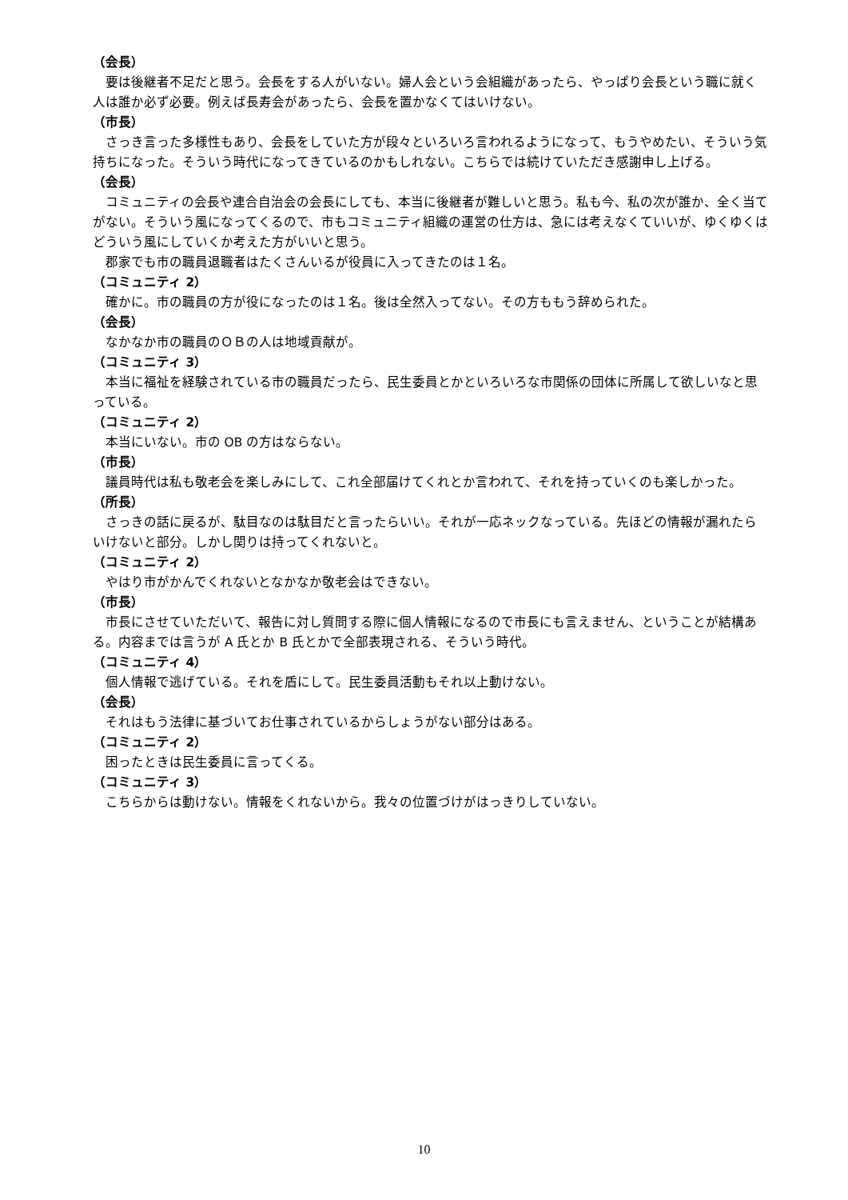（会長）
要は後継者不足だと思う。会長をする人がいない。婦人会という会組織があったら、やっぱり会長という職に就く人は誰か必ず必要。例えば長寿会があったら、会長を置かなくてはいけない。
（市長）
さっき言った多様性もあり、会長をしていた方が段々といろいろ言われるようになって、もうやめたい、そういう気持ちになった。そういう時代になってきているのかもしれない。こちらでは続けていただき感謝申し上げる。
（会長）
コミュニティの会長や連合自治会の会長にしても、本当に後継者が難しいと思う。私も今、私の次が誰か、全く当てがない。そういう風になってくるので、市もコミュニティ組織の運営の仕方は、急には考えなくていいが、ゆくゆくはどういう風にしていくか考えた方がいいと思う。
郡家でも市の職員退職者はたくさんいるが役員に入ってきたのは１名。
（コミュニティ 2）
確かに。市の職員の方が役になったのは１名。後は全然入ってない。その方ももう辞められた。
（会長）
なかなか市の職員のＯＢの人は地域貢献が。
（コミュニティ 3）
本当に福祉を経験されている市の職員だったら、民生委員とかといろいろな市関係の団体に所属して欲しいなと思っている。
（コミュニティ 2）
本当にいない。市の OB の方はならない。
（市長）
議員時代は私も敬老会を楽しみにして、これ全部届けてくれとか言われて、それを持っていくのも楽しかった。
（所長）
さっきの話に戻るが、駄目なのは駄目だと言ったらいい。それが一応ネックなっている。先ほどの情報が漏れたらいけないと部分。しかし関りは持ってくれないと。
（コミュニティ 2）
やはり市がかんでくれないとなかなか敬老会はできない。
（市長）
市長にさせていただいて、報告に対し質問する際に個人情報になるので市長にも言えません、ということが結構ある。内容までは言うが A 氏とか B 氏とかで全部表現される、そういう時代。
（コミュニティ 4）
個人情報で逃げている。それを盾にして。民生委員活動もそれ以上動けない。
（会長）
それはもう法律に基づいてお仕事されているからしょうがない部分はある。
（コミュニティ 2）
困ったときは民生委員に言ってくる。
（コミュニティ 3）
こちらからは動けない。情報をくれないから。我々の位置づけがはっきりしていない。
10